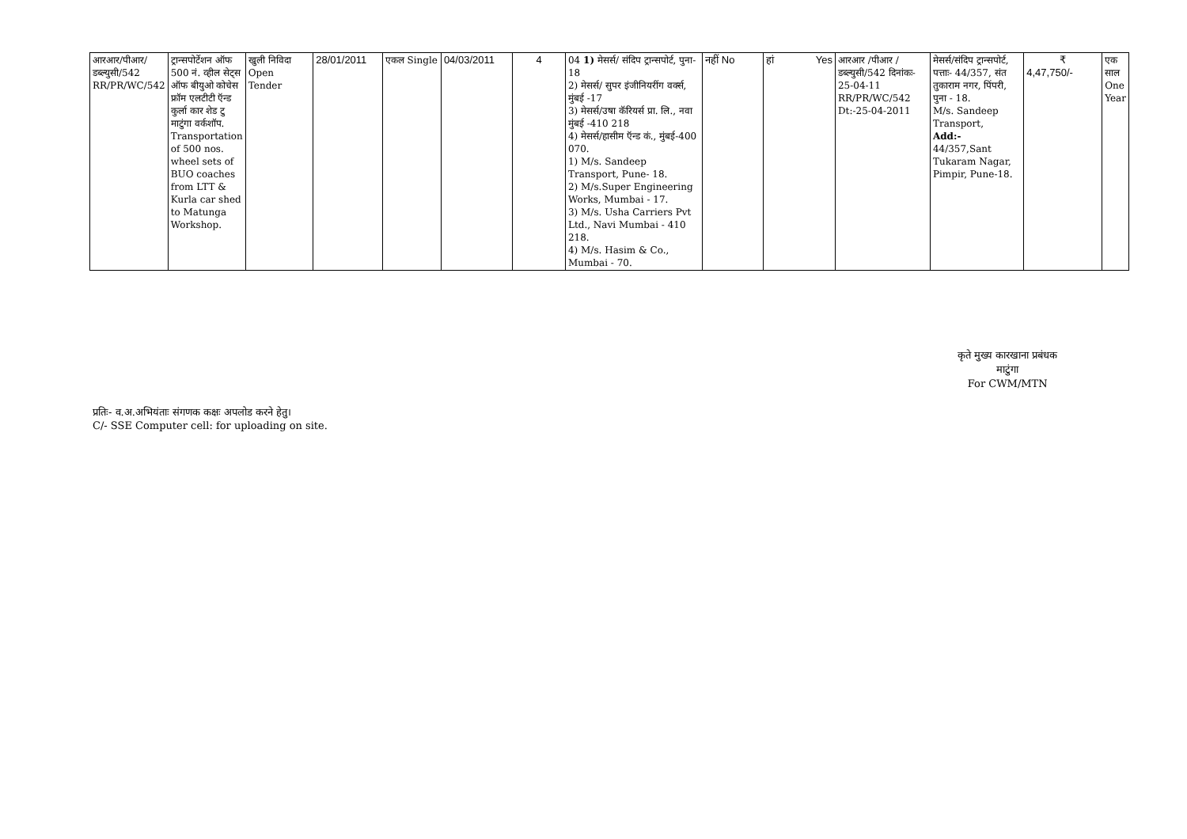| आरआर/पीआर/ डब्ल्युसी/542 RR/PR/WC/542 | ट्रान्सपोर्टेशन ऑफ 500 नं. व्हील सेट्स ऑफ बीयुओ कोचेस फ्रॉम एलटीटी ऍन्ड कुर्ला कार शेड टु माटुंगा वर्कशॉप. Transportation of 500 nos. wheel sets of BUO coaches from LTT & Kurla car shed to Matunga Workshop. | खुली निविदा Open Tender | 28/01/2011 | एकल Single | 04/03/2011 | 4 | 04 1) मेसर्स/ संदिप ट्रान्सपोर्ट, पुना- 18 2) मेसर्स/ सुपर इंजीनियरींग वर्क्स, मुंबई -17 3) मेसर्स/उषा कॅरियर्स प्रा. लि., नवा मुंबई -410 218 4) मेसर्स/हासीम ऍन्ड कं., मुंबई-400 070. 1) M/s. Sandeep Transport, Pune- 18. 2) M/s.Super Engineering Works, Mumbai - 17. 3) M/s. Usha Carriers Pvt Ltd., Navi Mumbai - 410 218. 4) M/s. Hasim & Co., Mumbai - 70. | नहीं No | हां Yes | आरआर /पीआर /डब्ल्युसी/542 दिनांकः- 25-04-11 RR/PR/WC/542 Dt:-25-04-2011 | मेसर्स/संदिप ट्रान्सपोर्ट, पत्ताः- 44/357, संत तुकाराम नगर, पिंपरी, पुना - 18. M/s. Sandeep Transport, Add:- 44/357,Sant Tukaram Nagar, Pimpir, Pune-18. | ₹ 4,47,750/- | एक साल One Year |
कृते मुख्य कारखाना प्रबंधक
माटुंगा
For CWM/MTN
प्रतिः- व.अ.अभियंताः संगणक कक्षः अपलोड करने हेतु।
C/- SSE Computer cell: for uploading on site.